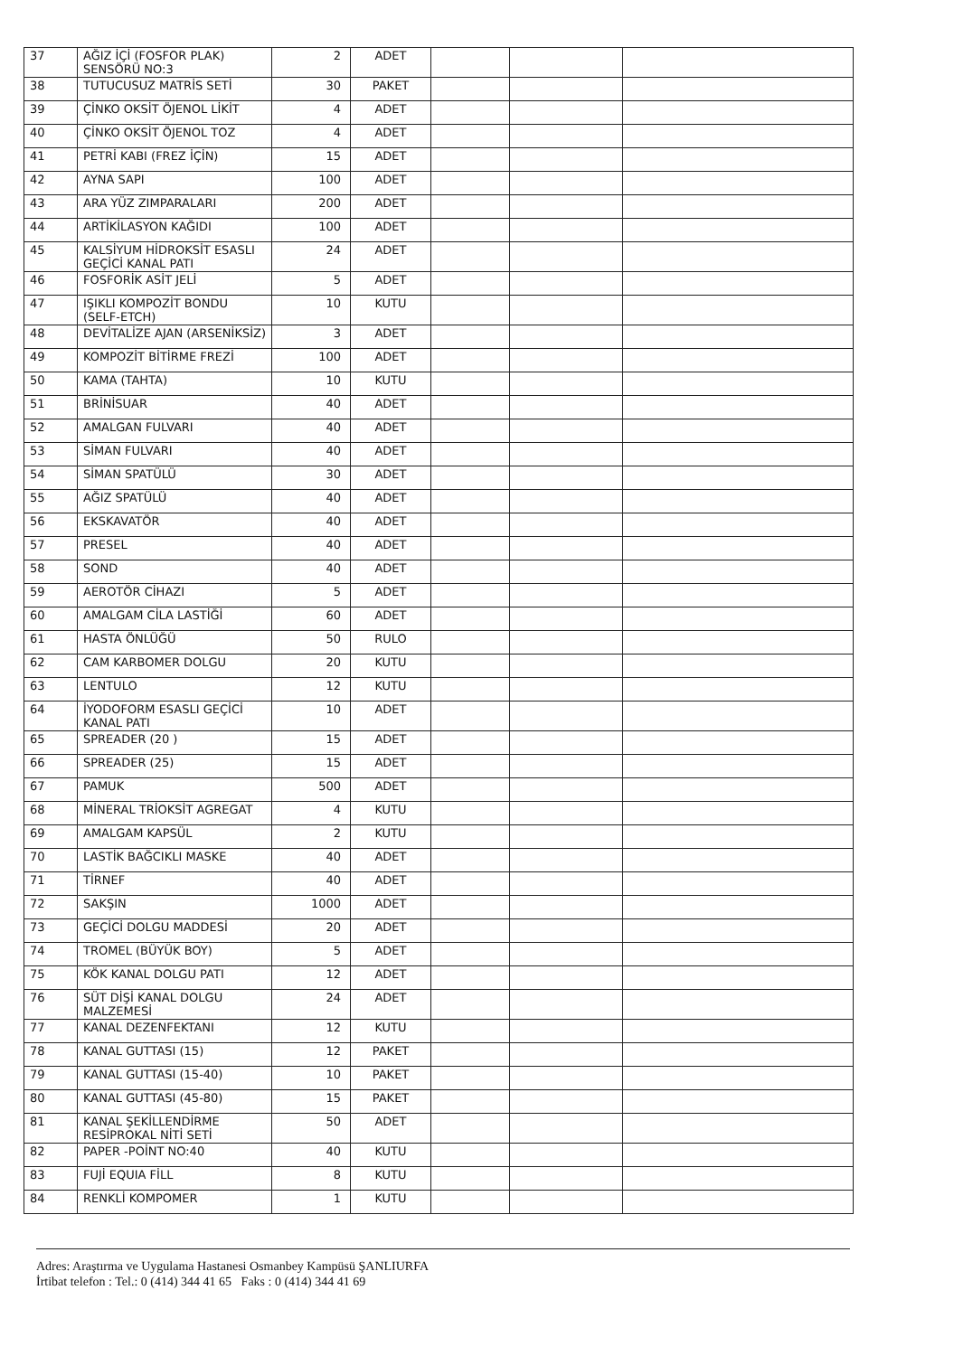| 37 | AĞIZ İÇİ (FOSFOR PLAK) SENSÖRÜ NO:3 | 2 | ADET | | | |
| 38 | TUTUCUSUZ MATRİS SETİ | 30 | PAKET | | | |
| 39 | ÇİNKO OKSİT ÖJENOL LİKİT | 4 | ADET | | | |
| 40 | ÇİNKO OKSİT ÖJENOL TOZ | 4 | ADET | | | |
| 41 | PETRİ KABI (FREZ İÇİN) | 15 | ADET | | | |
| 42 | AYNA SAPI | 100 | ADET | | | |
| 43 | ARA YÜZ ZIMPARALARI | 200 | ADET | | | |
| 44 | ARTİKİLASYON KAĞIDI | 100 | ADET | | | |
| 45 | KALSİYUM HİDROKSİT ESASLI GEÇİCİ KANAL PATI | 24 | ADET | | | |
| 46 | FOSFORİK ASİT JELİ | 5 | ADET | | | |
| 47 | IŞIKLI KOMPOZİT BONDU (SELF-ETCH) | 10 | KUTU | | | |
| 48 | DEVİTALİZE AJAN (ARSENİKSİZ) | 3 | ADET | | | |
| 49 | KOMPOZİT BİTİRME FREZİ | 100 | ADET | | | |
| 50 | KAMA (TAHTA) | 10 | KUTU | | | |
| 51 | BRİNİSUAR | 40 | ADET | | | |
| 52 | AMALGAN FULVARI | 40 | ADET | | | |
| 53 | SİMAN FULVARI | 40 | ADET | | | |
| 54 | SİMAN SPATÜLÜ | 30 | ADET | | | |
| 55 | AĞIZ SPATÜLÜ | 40 | ADET | | | |
| 56 | EKSKAVATÖR | 40 | ADET | | | |
| 57 | PRESEL | 40 | ADET | | | |
| 58 | SOND | 40 | ADET | | | |
| 59 | AEROTÖR CİHAZI | 5 | ADET | | | |
| 60 | AMALGAM CİLA LASTİĞİ | 60 | ADET | | | |
| 61 | HASTA ÖNLÜĞÜ | 50 | RULO | | | |
| 62 | CAM KARBOMER DOLGU | 20 | KUTU | | | |
| 63 | LENTULO | 12 | KUTU | | | |
| 64 | İYODOFORM ESASLI GEÇİCİ KANAL PATI | 10 | ADET | | | |
| 65 | SPREADER (20 ) | 15 | ADET | | | |
| 66 | SPREADER (25) | 15 | ADET | | | |
| 67 | PAMUK | 500 | ADET | | | |
| 68 | MİNERAL TRİOKSİT AGREGAT | 4 | KUTU | | | |
| 69 | AMALGAM KAPSÜL | 2 | KUTU | | | |
| 70 | LASTİK BAĞCIKLI MASKE | 40 | ADET | | | |
| 71 | TİRNEF | 40 | ADET | | | |
| 72 | SAKŞIN | 1000 | ADET | | | |
| 73 | GEÇİCİ DOLGU MADDESİ | 20 | ADET | | | |
| 74 | TROMEL (BÜYÜK BOY) | 5 | ADET | | | |
| 75 | KÖK KANAL DOLGU PATI | 12 | ADET | | | |
| 76 | SÜT DİŞİ KANAL DOLGU MALZEMESİ | 24 | ADET | | | |
| 77 | KANAL DEZENFEKTANI | 12 | KUTU | | | |
| 78 | KANAL GUTTASI (15) | 12 | PAKET | | | |
| 79 | KANAL GUTTASI (15-40) | 10 | PAKET | | | |
| 80 | KANAL GUTTASI (45-80) | 15 | PAKET | | | |
| 81 | KANAL ŞEKİLLENDİRME RESİPROKAL NİTİ SETİ | 50 | ADET | | | |
| 82 | PAPER -POİNT NO:40 | 40 | KUTU | | | |
| 83 | FUJİ EQUIA FİLL | 8 | KUTU | | | |
| 84 | RENKLİ KOMPOMER | 1 | KUTU | | | |
Adres: Araştırma ve Uygulama Hastanesi Osmanbey Kampüsü ŞANLIURFA
İrtibat telefon : Tel.: 0 (414) 344 41 65 Faks : 0 (414) 344 41 69